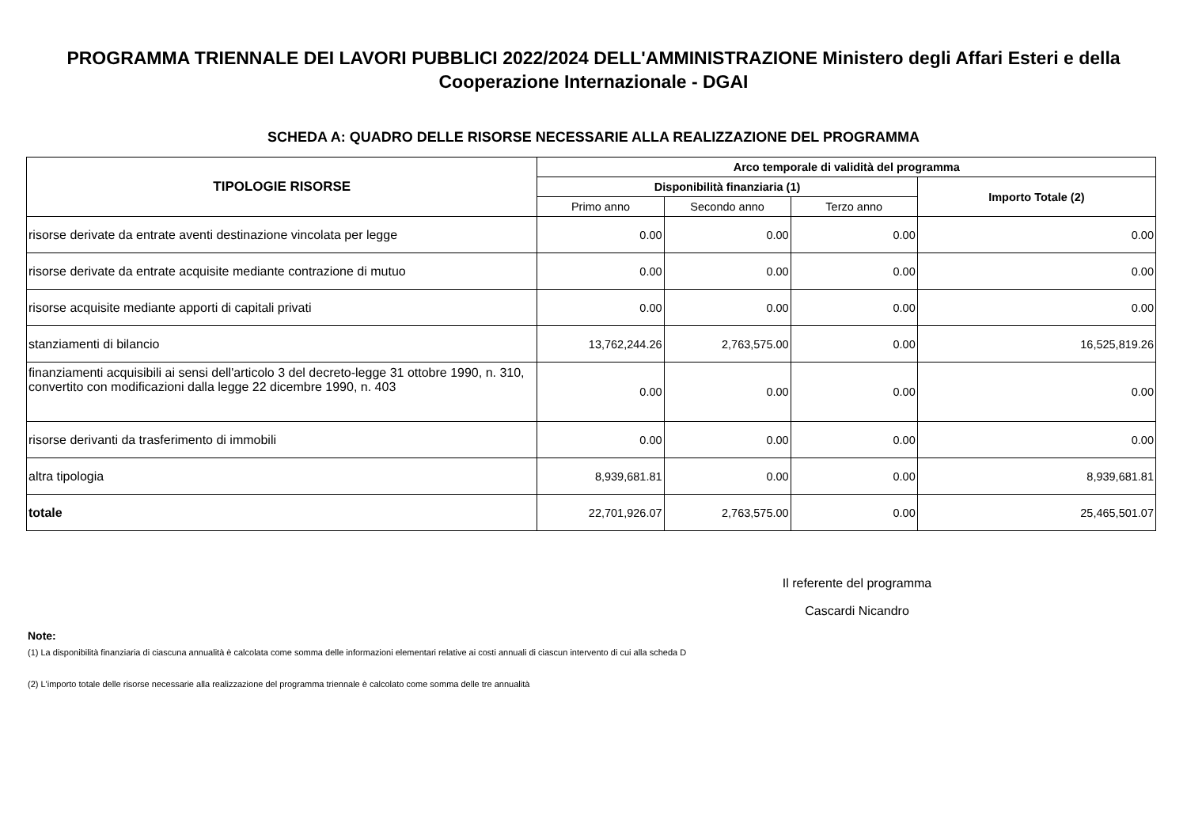PROGRAMMA TRIENNALE DEI LAVORI PUBBLICI 2022/2024 DELL'AMMINISTRAZIONE Ministero degli Affari Esteri e della Cooperazione Internazionale - DGAI
SCHEDA A: QUADRO DELLE RISORSE NECESSARIE ALLA REALIZZAZIONE DEL PROGRAMMA
| TIPOLOGIE RISORSE | Arco temporale di validità del programma | | | |
| --- | --- | --- | --- | --- |
| | Disponibilità finanziaria (1) | | | Importo Totale (2) |
| | Primo anno | Secondo anno | Terzo anno | |
| risorse derivate da entrate aventi destinazione vincolata per legge | 0.00 | 0.00 | 0.00 | 0.00 |
| risorse derivate da entrate acquisite mediante contrazione di mutuo | 0.00 | 0.00 | 0.00 | 0.00 |
| risorse acquisite mediante apporti di capitali privati | 0.00 | 0.00 | 0.00 | 0.00 |
| stanziamenti di bilancio | 13,762,244.26 | 2,763,575.00 | 0.00 | 16,525,819.26 |
| finanziamenti acquisibili ai sensi dell'articolo 3 del decreto-legge 31 ottobre 1990, n. 310, convertito con modificazioni dalla legge 22 dicembre 1990, n. 403 | 0.00 | 0.00 | 0.00 | 0.00 |
| risorse derivanti da trasferimento di immobili | 0.00 | 0.00 | 0.00 | 0.00 |
| altra tipologia | 8,939,681.81 | 0.00 | 0.00 | 8,939,681.81 |
| totale | 22,701,926.07 | 2,763,575.00 | 0.00 | 25,465,501.07 |
Il referente del programma
Cascardi Nicandro
Note:
(1) La disponibilità finanziaria di ciascuna annualità è calcolata come somma delle informazioni elementari relative ai costi annuali di ciascun intervento di cui alla scheda D
(2) L'importo totale delle risorse necessarie alla realizzazione del programma triennale è calcolato come somma delle tre annualità